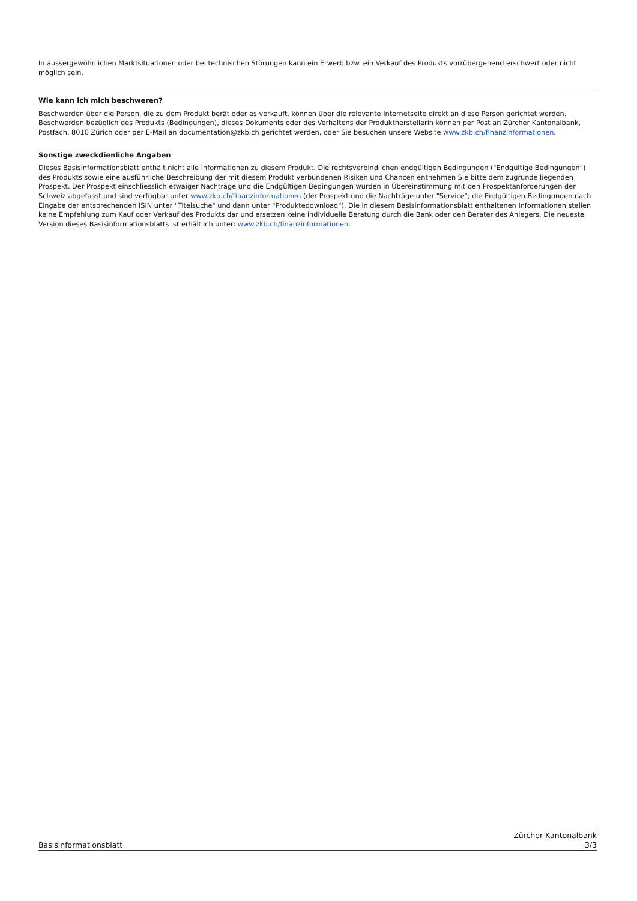In aussergewöhnlichen Marktsituationen oder bei technischen Störungen kann ein Erwerb bzw. ein Verkauf des Produkts vorrübergehend erschwert oder nicht möglich sein.
Wie kann ich mich beschweren?
Beschwerden über die Person, die zu dem Produkt berät oder es verkauft, können über die relevante Internetseite direkt an diese Person gerichtet werden. Beschwerden bezüglich des Produkts (Bedingungen), dieses Dokuments oder des Verhaltens der Produktherstellerin können per Post an Zürcher Kantonalbank, Postfach, 8010 Zürich oder per E-Mail an documentation@zkb.ch gerichtet werden, oder Sie besuchen unsere Website www.zkb.ch/finanzinformationen.
Sonstige zweckdienliche Angaben
Dieses Basisinformationsblatt enthält nicht alle Informationen zu diesem Produkt. Die rechtsverbindlichen endgültigen Bedingungen ("Endgültige Bedingungen") des Produkts sowie eine ausführliche Beschreibung der mit diesem Produkt verbundenen Risiken und Chancen entnehmen Sie bitte dem zugrunde liegenden Prospekt. Der Prospekt einschliesslich etwaiger Nachträge und die Endgültigen Bedingungen wurden in Übereinstimmung mit den Prospektanforderungen der Schweiz abgefasst und sind verfügbar unter www.zkb.ch/finanzinformationen (der Prospekt und die Nachträge unter "Service"; die Endgültigen Bedingungen nach Eingabe der entsprechenden ISIN unter "Titelsuche" und dann unter "Produktedownload"). Die in diesem Basisinformationsblatt enthaltenen Informationen stellen keine Empfehlung zum Kauf oder Verkauf des Produkts dar und ersetzen keine individuelle Beratung durch die Bank oder den Berater des Anlegers. Die neueste Version dieses Basisinformationsblatts ist erhältlich unter: www.zkb.ch/finanzinformationen.
Zürcher Kantonalbank
Basisinformationsblatt 3/3